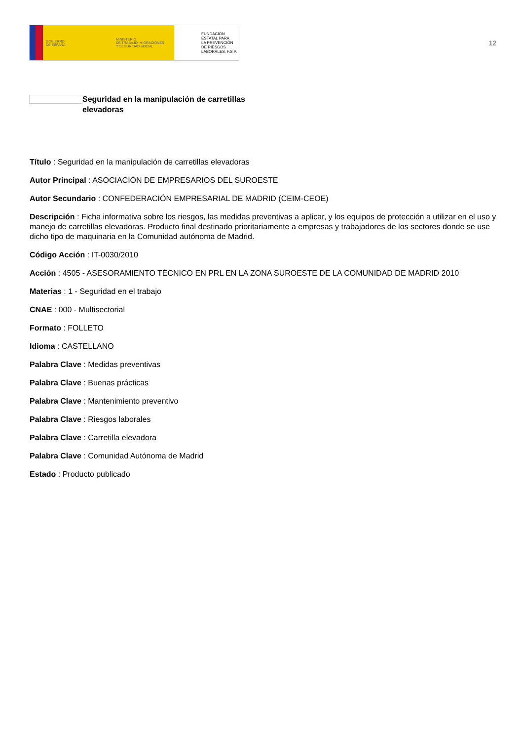GOBIERNO
DE ESPAÑA
MINISTERIO
DE TRABAJO, MIGRACIONES
Y SEGURIDAD SOCIAL
FUNDACIÓN
ESTATAL PARA
LA PREVENCIÓN
DE RIESGOS
LABORALES, F.S.P.
12
Seguridad en la manipulación de carretillas elevadoras
Título : Seguridad en la manipulación de carretillas elevadoras
Autor Principal : ASOCIACIÓN DE EMPRESARIOS DEL SUROESTE
Autor Secundario : CONFEDERACIÓN EMPRESARIAL DE MADRID (CEIM-CEOE)
Descripción : Ficha informativa sobre los riesgos, las medidas preventivas a aplicar, y los equipos de protección a utilizar en el uso y manejo de carretillas elevadoras. Producto final destinado prioritariamente a empresas y trabajadores de los sectores donde se use dicho tipo de maquinaria en la Comunidad autónoma de Madrid.
Código Acción : IT-0030/2010
Acción : 4505 - ASESORAMIENTO TÉCNICO EN PRL EN LA ZONA SUROESTE DE LA COMUNIDAD DE MADRID 2010
Materias : 1 - Seguridad en el trabajo
CNAE : 000 - Multisectorial
Formato : FOLLETO
Idioma : CASTELLANO
Palabra Clave : Medidas preventivas
Palabra Clave : Buenas prácticas
Palabra Clave : Mantenimiento preventivo
Palabra Clave : Riesgos laborales
Palabra Clave : Carretilla elevadora
Palabra Clave : Comunidad Autónoma de Madrid
Estado : Producto publicado